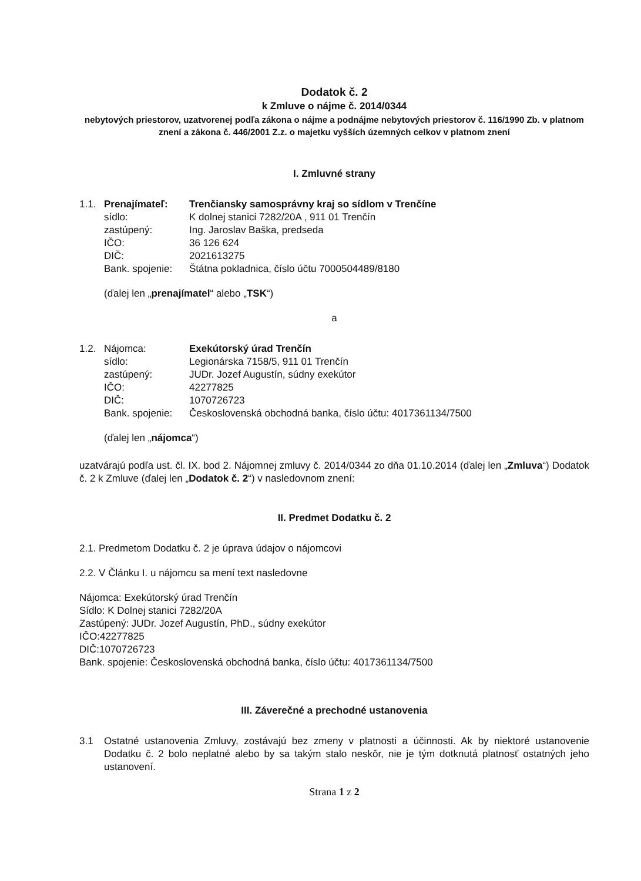Dodatok č. 2
k Zmluve o nájme č. 2014/0344
nebytových priestorov, uzatvorenej podľa zákona o nájme a podnájme nebytových priestorov č. 116/1990 Zb. v platnom znení a zákona č. 446/2001 Z.z. o majetku vyšších územných celkov v platnom znení
I. Zmluvné strany
| 1.1. | Prenajímateľ: | Trenčiansky samosprávny kraj so sídlom v Trenčíne |
| | sídlo: | K dolnej stanici 7282/20A , 911 01 Trenčín |
| | zastúpený: | Ing. Jaroslav Baška, predseda |
| | IČO: | 36 126 624 |
| | DIČ: | 2021613275 |
| | Bank. spojenie: | Štátna pokladnica, číslo účtu 7000504489/8180 |
(ďalej len „prenajímatel“ alebo „TSK“)
a
| 1.2. | Nájomca: | Exekútorský úrad Trenčín |
| | sídlo: | Legionárska 7158/5, 911 01 Trenčín |
| | zastúpený: | JUDr. Jozef Augustín, súdny exekútor |
| | IČO: | 42277825 |
| | DIČ: | 1070726723 |
| | Bank. spojenie: | Československá obchodná banka, číslo účtu: 4017361134/7500 |
(ďalej len „nájomca“)
uzatvárajú podľa ust. čl. IX. bod 2. Nájomnej zmluvy č. 2014/0344 zo dňa 01.10.2014 (ďalej len „Zmluva“) Dodatok č. 2 k Zmluve (ďalej len „Dodatok č. 2“) v nasledovnom znení:
II. Predmet Dodatku č. 2
2.1. Predmetom Dodatku č. 2 je úprava údajov o nájomcovi
2.2. V Článku I. u nájomcu sa mení text nasledovne
Nájomca: Exekútorský úrad Trenčín
Sídlo: K Dolnej stanici 7282/20A
Zastúpený: JUDr. Jozef Augustín, PhD., súdny exekútor
IČO:42277825
DIČ:1070726723
Bank. spojenie: Československá obchodná banka, číslo účtu: 4017361134/7500
III. Záverečné a prechodné ustanovenia
| 3.1 | Ostatné ustanovenia Zmluvy, zostávajú bez zmeny v platnosti a účinnosti. Ak by niektoré ustanovenie Dodatku č. 2 bolo neplatné alebo by sa takým stalo neskôr, nie je tým dotknutá platnosť ostatných jeho ustanovení. |
Strana 1 z 2